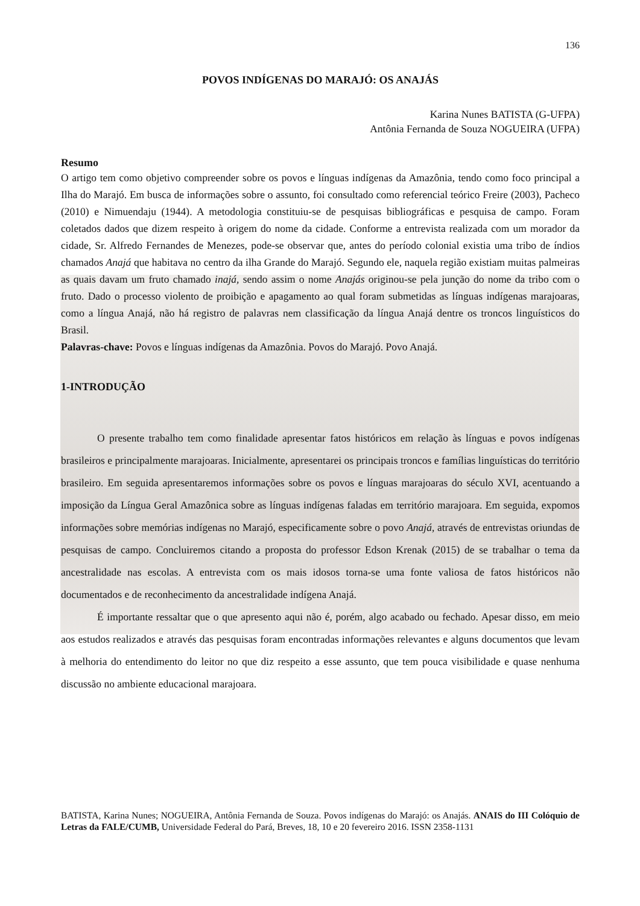136
POVOS INDÍGENAS DO MARAJÓ: OS ANAJÁS
Karina Nunes BATISTA (G-UFPA)
Antônia Fernanda de Souza NOGUEIRA (UFPA)
Resumo
O artigo tem como objetivo compreender sobre os povos e línguas indígenas da Amazônia, tendo como foco principal a Ilha do Marajó. Em busca de informações sobre o assunto, foi consultado como referencial teórico Freire (2003), Pacheco (2010) e Nimuendaju (1944). A metodologia constituiu-se de pesquisas bibliográficas e pesquisa de campo. Foram coletados dados que dizem respeito à origem do nome da cidade. Conforme a entrevista realizada com um morador da cidade, Sr. Alfredo Fernandes de Menezes, pode-se observar que, antes do período colonial existia uma tribo de índios chamados Anajá que habitava no centro da ilha Grande do Marajó. Segundo ele, naquela região existiam muitas palmeiras as quais davam um fruto chamado inajá, sendo assim o nome Anajás originou-se pela junção do nome da tribo com o fruto. Dado o processo violento de proibição e apagamento ao qual foram submetidas as línguas indígenas marajoaras, como a língua Anajá, não há registro de palavras nem classificação da língua Anajá dentre os troncos linguísticos do Brasil.
Palavras-chave: Povos e línguas indígenas da Amazônia. Povos do Marajó. Povo Anajá.
1-INTRODUÇÃO
O presente trabalho tem como finalidade apresentar fatos históricos em relação às línguas e povos indígenas brasileiros e principalmente marajoaras. Inicialmente, apresentarei os principais troncos e famílias linguísticas do território brasileiro. Em seguida apresentaremos informações sobre os povos e línguas marajoaras do século XVI, acentuando a imposição da Língua Geral Amazônica sobre as línguas indígenas faladas em território marajoara. Em seguida, expomos informações sobre memórias indígenas no Marajó, especificamente sobre o povo Anajá, através de entrevistas oriundas de pesquisas de campo. Concluiremos citando a proposta do professor Edson Krenak (2015) de se trabalhar o tema da ancestralidade nas escolas. A entrevista com os mais idosos torna-se uma fonte valiosa de fatos históricos não documentados e de reconhecimento da ancestralidade indígena Anajá.
É importante ressaltar que o que apresento aqui não é, porém, algo acabado ou fechado. Apesar disso, em meio aos estudos realizados e através das pesquisas foram encontradas informações relevantes e alguns documentos que levam à melhoria do entendimento do leitor no que diz respeito a esse assunto, que tem pouca visibilidade e quase nenhuma discussão no ambiente educacional marajoara.
BATISTA, Karina Nunes; NOGUEIRA, Antônia Fernanda de Souza. Povos indígenas do Marajó: os Anajás. ANAIS do III Colóquio de Letras da FALE/CUMB, Universidade Federal do Pará, Breves, 18, 10 e 20 fevereiro 2016. ISSN 2358-1131